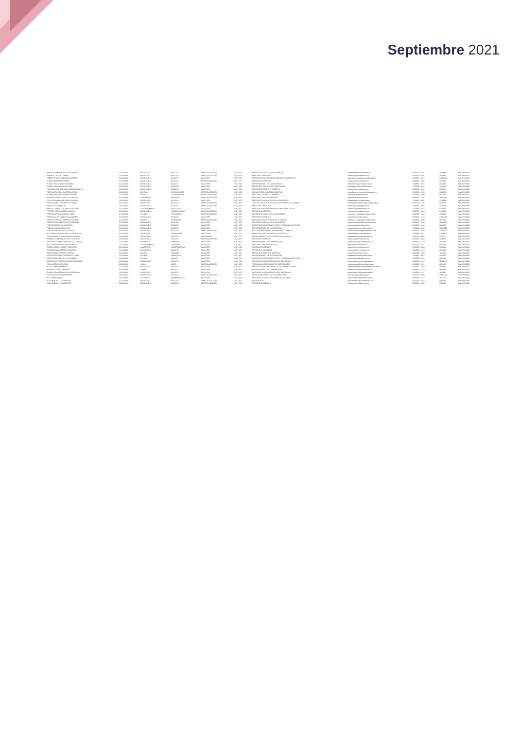Septiembre 2021
| PIÑEROS BARRETO OSCAR ORLANDO | COLOMBIA | BOGOTA D.C. | BOGOTA | ESPECIALIZACION | CAT_A08 | PREGRADO CONTADURIA (CAMPUS) | contaduria@unimilitar.edu.co | 6500000 - 3191 | 11398890 | Res 2996/2020 |
| PIÑEROS CASTRO FANNY | COLOMBIA | BOGOTA D.C. | BOGOTA | ESPECIALIZACION | CAT_A08 | PREGRADO MEDICINA | medicina@unimilitar.edu.co | 6500000 - 2046 | 4824880 | Res 2996/2020 |
| PIÑEROS RIVERA BEATRIZ AURORA | COLOMBIA | BOGOTA D.C. | BOGOTA | MAGISTER | CAT_A00 | PREGRADO INGENIERIA DE MULTIMEDIA (CAMPUS) | ingenieria.campus@unimilitar.edu.co | 6500000 - 3247 | 13996180 | Res 2996/2020 |
| PLATA GOMEZ GUILLERMO | COLOMBIA | BOGOTA D.C. | BOGOTA | ESPECIALIZACION | CAT_T77 | PREGRADO MEDICINA | medicina@unimilitar.edu.co | 6500000 - 2046 | 8405400 | Res 2996/2020 |
| PLAZAS ROJAS LADY JOHANNA | COLOMBIA | BOGOTA D.C. | BOGOTA | MAGISTER | CAT_A08 | DEPARTAMENTO DE MATEMATICAS | matematicas@unimilitar.edu.co | 7480333 - 6661 | 4827960 | Res 2996/2020 |
| PLAZAS VEGA MARIA ARTURO | COLOMBIA | BOGOTA D.C. | BOGOTA | MAGISTER | CAT_A00 | PREGRADO CONTADURIA A DISTANCIA | ciplaneacion@unimilitar.edu.co | 7480333 - 6661 | 7243640 | Res 2996/2020 |
| POLANCO JIMENEZ GUILLERMO ERNESTO | COLOMBIA | BOGOTA D.C. | BOGOTA | MAGISTER | CAT_A00 | PREGRADO DERECHO (CAMPUS) | derecho@unimilitar.edu.co | 6500000 - 3199 | 6761560 | Res 2996/2020 |
| PORRAS FLORIAN JAIME EDUARDO | COLOMBIA | BOYACA | CHIQUINQUIRA | ESPECIALIZACION | CAT_A08 | CONSULTORIO JURIDICO (CAMPUS) | consultorio.juridico@unimilitar.edu.co | 6500000 - 3205 | 4463680 | Res 2996/2020 |
| PORRAS FLORIAN JAIME EDUARDO | COLOMBIA | BOYACA | CHIQUINQUIRA | ESPECIALIZACION | CAT_A08 | PREGRADO DERECHO (CAMPUS) | derecho@unimilitar.edu.co | 6500000 - 3199 | 9312160 | Res 2996/2020 |
| PORRAS SUAREZ CARLOS ALBERTO | COLOMBIA | SANTANDER | BARBOSA | ESPECIALIZACION | CAT_A08 | PREGRADO INGENIERIA CIVIL | ingcivil@unimilitar.edu.co | 6500000 - 1276 | 10497440 | Res 2996/2020 |
| POSSO ARIVALO ORLANDO GERMAN | COLOMBIA | BOGOTA D.C. | BOGOTA | MAGISTER | CAT_A00 | PREGRADO INGENIERIA CIVIL A DISTANCIA | icdistancia@unimilitar.edu.co | 7480333 - 6661 | 17506620 | Res 2996/2020 |
| PRADA MUÑOZ RICARDO ESTEBAN | COLOMBIA | BOGOTA D.C. | BOGOTA | ESPECIALIZACION | CAT_A08 | TEC. EN GESTION Y PRODUCCION HORTICOLA CAMPUS | tecnologia.horticultura@unimilitar.edu.co | 6500000 - 3183 | 3078480 | Res 2996/2020 |
| PRADA TOVAR MIGUEL | COLOMBIA | BOGOTA D.C. | BOGOTA | ESPECIALIZACION | CAT_A08 | PREGRADO MEDICINA | medicina@unimilitar.edu.co | 6500000 - 2048 | 3078480 | Res 2996/2020 |
| PRIETO CARRILLO JOHN ALEXANDER | COLOMBIA | CUNDINAMARCA | FACATATIVA | MAGISTER | CAT_A00 | PREGRADO INGENIERIA INDUSTRIAL A DISTANCIA | iidistancia@unimilitar.edu.co | 7480333 - 6661 | 9420480 | Res 2996/2020 |
| PRIETO PORRO ANDRES CAMILO | COLOMBIA | BOGOTA D.C. | UNIVERSITARIO | ESPECIALIZACION | CAT_A08 | PREGRADO MEDICINA | medicina@unimilitar.edu.co | 6500000 - 2048 | 7419200 | Res 2996/2020 |
| PRIETO MORENO WILSON JAIRO | COLOMBIA | TOLIMA | CHAPARRAL | ESPECIALIZACION | CAT_A08 | PREGRADO ADMON DE LA SEGURIDAD | seguridad.integral@unimilitar.edu.co | 6500000 - 1346 | 4463680 | Res 2996/2020 |
| PRIETO SALAS MANUEL ALEJANDRO | COLOMBIA | BOGOTA D.C. | BOGOTA | MAGISTER | CAT_A00 | PREGRADO DERECHO | derecho@unimilitar.edu.co | 6500000 - 1241 | 14583180 | Res 2996/2020 |
| PRIETO SERRANO RAMIRO LISANDRO | COLOMBIA | BOYACA | MONIQUIRA | ESPECIALIZACION | CAT_A08 | PREGRADO INGENIERIA CIVIL (CAMPUS) | ingenieria.campus@unimilitar.edu.co | 6500000 - 3008 | 3078480 | Res 2996/2020 |
| PRIMICERIO JAMAICA NURY MARCELA | COLOMBIA | BOGOTA D.C. | BOGOTA | MAGISTER | CAT_A00 | PREGRADO ADMON DE LA SEGURIDAD | seguridad.integral@unimilitar.edu.co | 6500000 - 1346 | 10342860 | Res 2996/2020 |
| PROFIRIO MORENO MAURICIO | COLOMBIA | BOGOTA D.C. | BOGOTA | MAGISTER | CAT_A00 | PREGRADO RELACIONES INTER Y ESTUDIOS POLITICOS | relinternal@unimilitar.edu.co | 6500000 - 1344 | 7882900 | Res 2996/2020 |
| PUELLO GARCIA JOSE LUIS | COLOMBIA | BOGOTA D.C. | BOGOTA | MAGISTER | CAT_A00 | DEPARTAMENTO DE MATEMATICAS | matematicas@unimilitar.edu.co | 7480333 - 6661 | 10561100 | Res 2996/2020 |
| PUENTES PARDO LEIDY JULIETH | COLOMBIA | BOGOTA D.C. | BOGOTA | ESPECIALIZACION | CAT_A08 | SECCION BIENESTAR UNIVERSITARIO CAMPUS | seccion.bienestar@unimilitar.edu.co | 6500000 - 3310 | 12467620 | Res 2996/2020 |
| PULGARIN MONTOYA DIEGO ALEJANDRO | COLOMBIA | ANTIOQUIA | CARAMANTA | MAGISTER | CAT_A00 | PREGRADO INGENIERIA CIVIL A DISTANCIA | icdistancia@unimilitar.edu.co | 7480333 - 6661 | 17506620 | Res 2996/2020 |
| QUINTERO ESCOBAR MARIA CAROLINA | COLOMBIA | BOGOTA D.C. | BOGOTA | DOCTORADO | CAT_T77 | DEPARTAMENTO DE MATEMATICAS (CAMPUS) | matematicas@unimilitar.edu.co | 6500000 - 3055 | 8159720 | Res 2996/2020 |
| RAMIREZ MARROQUIN LUIS EDUARDO | COLOMBIA | BOGOTA D.C. | BOGOTA | ESPECIALIZACION | CAT_A08 | PREGRADO MEDICINA | medicina@unimilitar.edu.co | 6500000 - 2048 | 3709680 | Res 2996/2020 |
| RESTREPO GIRALDO FRANCISCO JAVIER | COLOMBIA | RISARALDA | MARSELLA | MAGISTER | CAT_A00 | DEPARTAMENTO DE HUMANIDADES | humanidades@unimilitar.edu.co | 6500000 - 3179 | 4824880 | Res 2996/2020 |
| REY CAMPEROS EDGAR MAURICIO | COLOMBIA | CUNDINAMARCA | ZIPAQUIRA | MAGISTER | CAT_A00 | PREGRADO INGENIERIA CIVIL | ingcivil@unimilitar.edu.co | 6500000 - 1276 | 9833960 | Res 2996/2020 |
| RINCON DURAN JAIME FRANCISCO | COLOMBIA | SANTANDER | BUCARAMANGA | MAGISTER | CAT_A00 | PREGRADO MEDICINA | medicina@unimilitar.edu.co | 6500000 - 2048 | 3709680 | Res 2996/2020 |
| RIVEROS AVILA ANDRES RICARDO | COLOMBIA | BOGOTA D.C. | BOGOTA | MAGISTER | CAT_A00 | PREGRADO ECONOMIA | economia@unimilitar.edu.co | 6500000 - 1319 | 2308880 | Res 2996/2020 |
| RODRIGUEZ CARDENAS EFRAIN | COLOMBIA | BOYACA | DUITAMA | MAGISTER | CAT_A00 | PREGRADO DERECHO (CAMPUS) | derecho@unimilitar.edu.co | 6500000 - 3199 | 7944040 | Res 2996/2020 |
| RODRIGUEZ GIRALDO RONALD ESNEL | COLOMBIA | TOLIMA | MARIQUITA | MAGISTER | CAT_A00 | DEPARTAMENTO DE MATEMATICAS | matematicas@unimilitar.edu.co | 7480333 - 6661 | 4827960 | Res 2996/2020 |
| RODRIGUEZ PINZON JULIO ALBERTO | COLOMBIA | TOLIMA | IBAGUE | MAGISTER | CAT_A00 | PREGRADO RELACIONES INTER Y ESTUDIOS POLITICOS | relinternal@unimilitar.edu.co | 6500000 - 1344 | 4824880 | Res 2996/2020 |
| RODRIGUEZ TORRES MONICA CONSUELO | COLOMBIA | BOGOTA D.C. | BOGOTA | MAGISTER | CAT_A00 | PREGRADO ADMINISTRACION DE EMPRESAS | administracion@unimilitar.edu.co | 6500000 - 1317 | 11326440 | Res 2996/2020 |
| ROJAS ARDILA MARCELA | COLOMBIA | HUILA | NEIVA | ESPECIALIZACION | CAT_A08 | TECNOLOGIA ATENCION PRE HOSPITALARIA | medicina.social@unimilitar.edu.co | 6500000 - 3191 | 3078480 | Res 2996/2020 |
| ROJAS GIRALDO MAURO | COLOMBIA | BOGOTA D.C. | BOGOTA | MAGISTER | CAT_A00 | PREGRADO INGENIERIA EN TELECOMUNICACIONES | ingtelecomunicaciones@unimilitar.edu.co | 6500000 - 1282 | 3618600 | Res 2996/2020 |
| ROMERO OTERO GERMAN | COLOMBIA | NARIÑO | PASTO | MAGISTER | CAT_A00 | DEPARTAMENTO DE HUMANIDADES | humanidades@unimilitar.edu.co | 6500000 - 3179 | 4824880 | Res 2996/2020 |
| RUBIANO BARRERO LUCIA ESPERANZA | COLOMBIA | BOGOTA D.C. | BOGOTA | MAGISTER | CAT_A00 | PREGRADO ADMINISTRACION DE EMPRESAS | administracion@unimilitar.edu.co | 6500000 - 1317 | 4824880 | Res 2996/2020 |
| RUIZ AMAYA HECTOR ANDRES | COLOMBIA | BOGOTA D.C. | BOGOTA | ESPECIALIZACION | CAT_A08 | DIVISION DE BIENESTAR UNIVERSITARIO | bienestar@unimilitar.edu.co | 6500000 - 1060 | 16304440 | Res 2996/2020 |
| RUIZ MARIN WILLIS | COLOMBIA | ATLANTICO | BARRANQUILLA | MAGISTER | CAT_A00 | PREGRADO ADMON DE EMPRESAS (CAMPUS) | administracion@unimilitar.edu.co | 6500000 - 3177 | 7647120 | Res 2996/2020 |
| RUIZ ROBLES LUIS ALBERTO | COLOMBIA | BOGOTA D.C. | BOGOTA | ESPECIALIZACION | CAT_A08 | ESP. MEDICAS | post.medicina@unimilitar.edu.co | 6500000 - 2042 | 5964480 | Res 2996/2020 |
| RUIZ ROBLES LUIS ALBERTO | COLOMBIA | BOGOTA D.C. | BOGOTA | ESPECIALIZACION | CAT_A08 | PREGRADO MEDICINA | medicina@unimilitar.edu.co | 6500000 - 2048 | 3709680 | Res 2996/2020 |